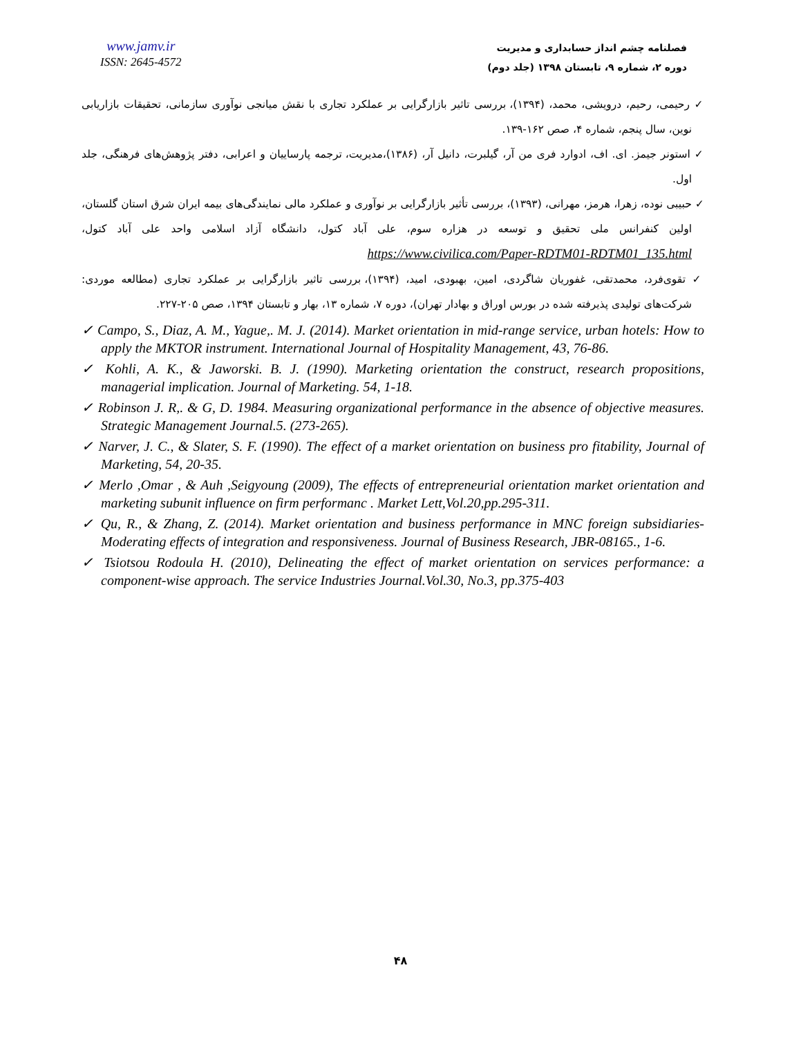www.jamv.ir
ISSN: 2645-4572
فصلنامه چشم انداز حسابداری و مدیریت
دوره ۲، شماره ۹، تابستان ۱۳۹۸ (جلد دوم)
✓ رحیمی، رحیم، درویشی، محمد، (۱۳۹۴)، بررسی تاثیر بازارگرایی بر عملکرد تجاری با نقش میانجی نوآوری سازمانی، تحقیقات بازاریابی نوین، سال پنجم، شماره ۴، صص ۱۶۲-۱۳۹.
✓ استونر جیمز. ای. اف، ادوارد فری من آر، گیلبرت، دانیل آر، (۱۳۸۶)،مدیریت، ترجمه پارساییان و اعرابی، دفتر پژوهش‌های فرهنگی، جلد اول.
✓ حبیبی نوده، زهرا، هرمز، مهرانی، (۱۳۹۳)، بررسی تأثیر بازارگرایی بر نوآوری و عملکرد مالی نمایندگی‌های بیمه ایران شرق استان گلستان، اولین کنفرانس ملی تحقیق و توسعه در هزاره سوم، علی آباد کتول، دانشگاه آزاد اسلامی واحد علی آباد کتول، https://www.civilica.com/Paper-RDTM01-RDTM01_135.html
✓ تقوی‌فرد، محمدتقی، غفوریان شاگردی، امین، بهبودی، امید، (۱۳۹۴)، بررسی تاثیر بازارگرایی بر عملکرد تجاری (مطالعه موردی: شرکت‌های تولیدی پذیرفته شده در بورس اوراق و بهادار تهران)، دوره ۷، شماره ۱۳، بهار و تابستان ۱۳۹۴، صص ۲۰۵-۲۲۷.
✓ Campo, S., Diaz, A. M., Yague,. M. J. (2014). Market orientation in mid-range service, urban hotels: How to apply the MKTOR instrument. International Journal of Hospitality Management, 43, 76-86.
✓ Kohli, A. K., & Jaworski. B. J. (1990). Marketing orientation the construct, research propositions, managerial implication. Journal of Marketing. 54, 1-18.
✓ Robinson J. R,. & G, D. 1984. Measuring organizational performance in the absence of objective measures. Strategic Management Journal.5. (273-265).
✓ Narver, J. C., & Slater, S. F. (1990). The effect of a market orientation on business pro fitability, Journal of Marketing, 54, 20-35.
✓ Merlo ,Omar , & Auh ,Seigyoung (2009), The effects of entrepreneurial orientation market orientation and marketing subunit influence on firm performanc . Market Lett,Vol.20,pp.295-311.
✓ Qu, R., & Zhang, Z. (2014). Market orientation and business performance in MNC foreign subsidiaries-Moderating effects of integration and responsiveness. Journal of Business Research, JBR-08165., 1-6.
✓ Tsiotsou Rodoula H. (2010), Delineating the effect of market orientation on services performance: a component-wise approach. The service Industries Journal.Vol.30, No.3, pp.375-403
۴۸